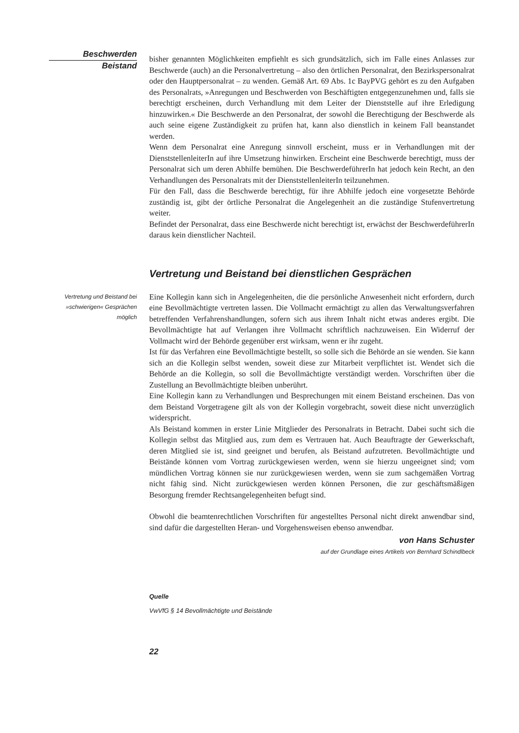Beschwerden
Beistand
bisher genannten Möglichkeiten empfiehlt es sich grundsätzlich, sich im Falle eines Anlasses zur Beschwerde (auch) an die Personalvertretung – also den örtlichen Personalrat, den Bezirkspersonalrat oder den Hauptpersonalrat – zu wenden. Gemäß Art. 69 Abs. 1c BayPVG gehört es zu den Aufgaben des Personalrats, »Anregungen und Beschwerden von Beschäftigten entgegenzunehmen und, falls sie berechtigt erscheinen, durch Verhandlung mit dem Leiter der Dienststelle auf ihre Erledigung hinzuwirken.« Die Beschwerde an den Personalrat, der sowohl die Berechtigung der Beschwerde als auch seine eigene Zuständigkeit zu prüfen hat, kann also dienstlich in keinem Fall beanstandet werden.
Wenn dem Personalrat eine Anregung sinnvoll erscheint, muss er in Verhandlungen mit der DienststellenleiterIn auf ihre Umsetzung hinwirken. Erscheint eine Beschwerde berechtigt, muss der Personalrat sich um deren Abhilfe bemühen. Die BeschwerdeführerIn hat jedoch kein Recht, an den Verhandlungen des Personalrats mit der DienststellenleiterIn teilzunehmen.
Für den Fall, dass die Beschwerde berechtigt, für ihre Abhilfe jedoch eine vorgesetzte Behörde zuständig ist, gibt der örtliche Personalrat die Angelegenheit an die zuständige Stufenvertretung weiter.
Befindet der Personalrat, dass eine Beschwerde nicht berechtigt ist, erwächst der BeschwerdeführerIn daraus kein dienstlicher Nachteil.
Vertretung und Beistand bei dienstlichen Gesprächen
Vertretung und Beistand bei »schwierigen« Gesprächen möglich
Eine Kollegin kann sich in Angelegenheiten, die die persönliche Anwesenheit nicht erfordern, durch eine Bevollmächtigte vertreten lassen. Die Vollmacht ermächtigt zu allen das Verwaltungsverfahren betreffenden Verfahrenshandlungen, sofern sich aus ihrem Inhalt nicht etwas anderes ergibt. Die Bevollmächtigte hat auf Verlangen ihre Vollmacht schriftlich nachzuweisen. Ein Widerruf der Vollmacht wird der Behörde gegenüber erst wirksam, wenn er ihr zugeht.
Ist für das Verfahren eine Bevollmächtigte bestellt, so solle sich die Behörde an sie wenden. Sie kann sich an die Kollegin selbst wenden, soweit diese zur Mitarbeit verpflichtet ist. Wendet sich die Behörde an die Kollegin, so soll die Bevollmächtigte verständigt werden. Vorschriften über die Zustellung an Bevollmächtigte bleiben unberührt.
Eine Kollegin kann zu Verhandlungen und Besprechungen mit einem Beistand erscheinen. Das von dem Beistand Vorgetragene gilt als von der Kollegin vorgebracht, soweit diese nicht unverzüglich widerspricht.
Als Beistand kommen in erster Linie Mitglieder des Personalrats in Betracht. Dabei sucht sich die Kollegin selbst das Mitglied aus, zum dem es Vertrauen hat. Auch Beauftragte der Gewerkschaft, deren Mitglied sie ist, sind geeignet und berufen, als Beistand aufzutreten. Bevollmächtigte und Beistände können vom Vortrag zurückgewiesen werden, wenn sie hierzu ungeeignet sind; vom mündlichen Vortrag können sie nur zurückgewiesen werden, wenn sie zum sachgemäßen Vortrag nicht fähig sind. Nicht zurückgewiesen werden können Personen, die zur geschäftsmäßigen Besorgung fremder Rechtsangelegenheiten befugt sind.
Obwohl die beamtenrechtlichen Vorschriften für angestelltes Personal nicht direkt anwendbar sind, sind dafür die dargestellten Heran- und Vorgehensweisen ebenso anwendbar.
von Hans Schuster
auf der Grundlage eines Artikels von Bernhard Schindlbeck
Quelle
VwVfG § 14 Bevollmächtigte und Beistände
22